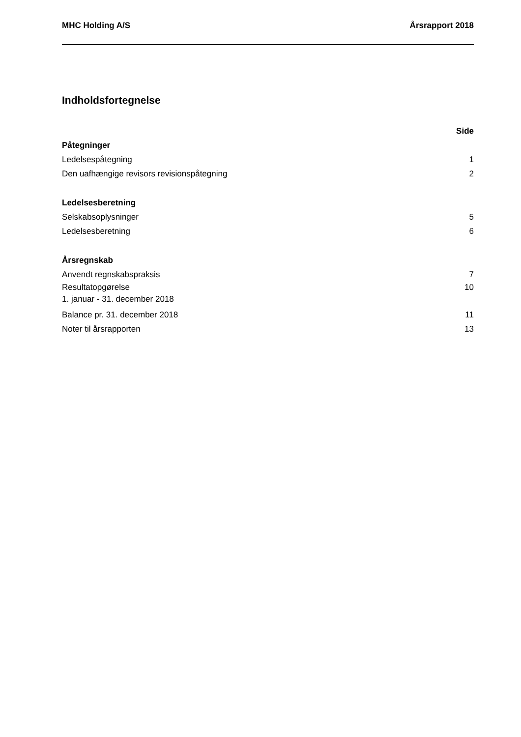MHC Holding A/S Årsrapport 2018
Indholdsfortegnelse
Side
Påtegninger
Ledelsespåtegning 1
Den uafhængige revisors revisionspåtegning 2
Ledelsesberetning
Selskabsoplysninger 5
Ledelsesberetning 6
Årsregnskab
Anvendt regnskabspraksis 7
Resultatopgørelse
1. januar - 31. december 2018 10
Balance pr. 31. december 2018 11
Noter til årsrapporten 13